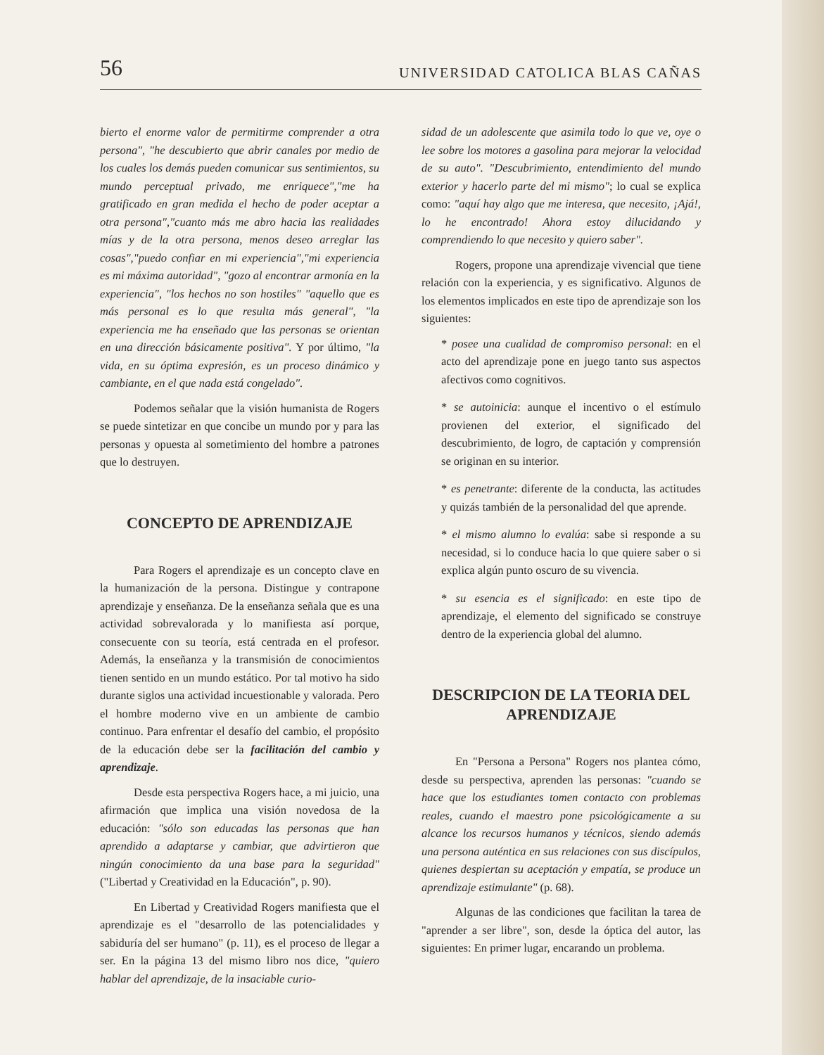56 UNIVERSIDAD CATOLICA BLAS CAÑAS
bierto el enorme valor de permitirme comprender a otra persona", "he descubierto que abrir canales por medio de los cuales los demás pueden comunicar sus sentimientos, su mundo perceptual privado, me enriquece","me ha gratificado en gran medida el hecho de poder aceptar a otra persona","cuanto más me abro hacia las realidades mías y de la otra persona, menos deseo arreglar las cosas","puedo confiar en mi experiencia","mi experiencia es mi máxima autoridad", "gozo al encontrar armonía en la experiencia", "los hechos no son hostiles" "aquello que es más personal es lo que resulta más general", "la experiencia me ha enseñado que las personas se orientan en una dirección básicamente positiva". Y por último, "la vida, en su óptima expresión, es un proceso dinámico y cambiante, en el que nada está congelado".
Podemos señalar que la visión humanista de Rogers se puede sintetizar en que concibe un mundo por y para las personas y opuesta al sometimiento del hombre a patrones que lo destruyen.
CONCEPTO DE APRENDIZAJE
Para Rogers el aprendizaje es un concepto clave en la humanización de la persona. Distingue y contrapone aprendizaje y enseñanza. De la enseñanza señala que es una actividad sobrevalorada y lo manifiesta así porque, consecuente con su teoría, está centrada en el profesor. Además, la enseñanza y la transmisión de conocimientos tienen sentido en un mundo estático. Por tal motivo ha sido durante siglos una actividad incuestionable y valorada. Pero el hombre moderno vive en un ambiente de cambio continuo. Para enfrentar el desafío del cambio, el propósito de la educación debe ser la facilitación del cambio y aprendizaje.
Desde esta perspectiva Rogers hace, a mi juicio, una afirmación que implica una visión novedosa de la educación: "sólo son educadas las personas que han aprendido a adaptarse y cambiar, que advirtieron que ningún conocimiento da una base para la seguridad" ("Libertad y Creatividad en la Educación", p. 90).
En Libertad y Creatividad Rogers manifiesta que el aprendizaje es el "desarrollo de las potencialidades y sabiduría del ser humano" (p. 11), es el proceso de llegar a ser. En la página 13 del mismo libro nos dice, "quiero hablar del aprendizaje, de la insaciable curio-
sidad de un adolescente que asimila todo lo que ve, oye o lee sobre los motores a gasolina para mejorar la velocidad de su auto". "Descubrimiento, entendimiento del mundo exterior y hacerlo parte del mi mismo"; lo cual se explica como: "aquí hay algo que me interesa, que necesito, ¡Ajá!, lo he encontrado! Ahora estoy dilucidando y comprendiendo lo que necesito y quiero saber".
Rogers, propone una aprendizaje vivencial que tiene relación con la experiencia, y es significativo. Algunos de los elementos implicados en este tipo de aprendizaje son los siguientes:
* posee una cualidad de compromiso personal: en el acto del aprendizaje pone en juego tanto sus aspectos afectivos como cognitivos.
* se autoinicia: aunque el incentivo o el estímulo provienen del exterior, el significado del descubrimiento, de logro, de captación y comprensión se originan en su interior.
* es penetrante: diferente de la conducta, las actitudes y quizás también de la personalidad del que aprende.
* el mismo alumno lo evalúa: sabe si responde a su necesidad, si lo conduce hacia lo que quiere saber o si explica algún punto oscuro de su vivencia.
* su esencia es el significado: en este tipo de aprendizaje, el elemento del significado se construye dentro de la experiencia global del alumno.
DESCRIPCION DE LA TEORIA DEL APRENDIZAJE
En "Persona a Persona" Rogers nos plantea cómo, desde su perspectiva, aprenden las personas: "cuando se hace que los estudiantes tomen contacto con problemas reales, cuando el maestro pone psicológicamente a su alcance los recursos humanos y técnicos, siendo además una persona auténtica en sus relaciones con sus discípulos, quienes despiertan su aceptación y empatía, se produce un aprendizaje estimulante" (p. 68).
Algunas de las condiciones que facilitan la tarea de "aprender a ser libre", son, desde la óptica del autor, las siguientes: En primer lugar, encarando un problema.